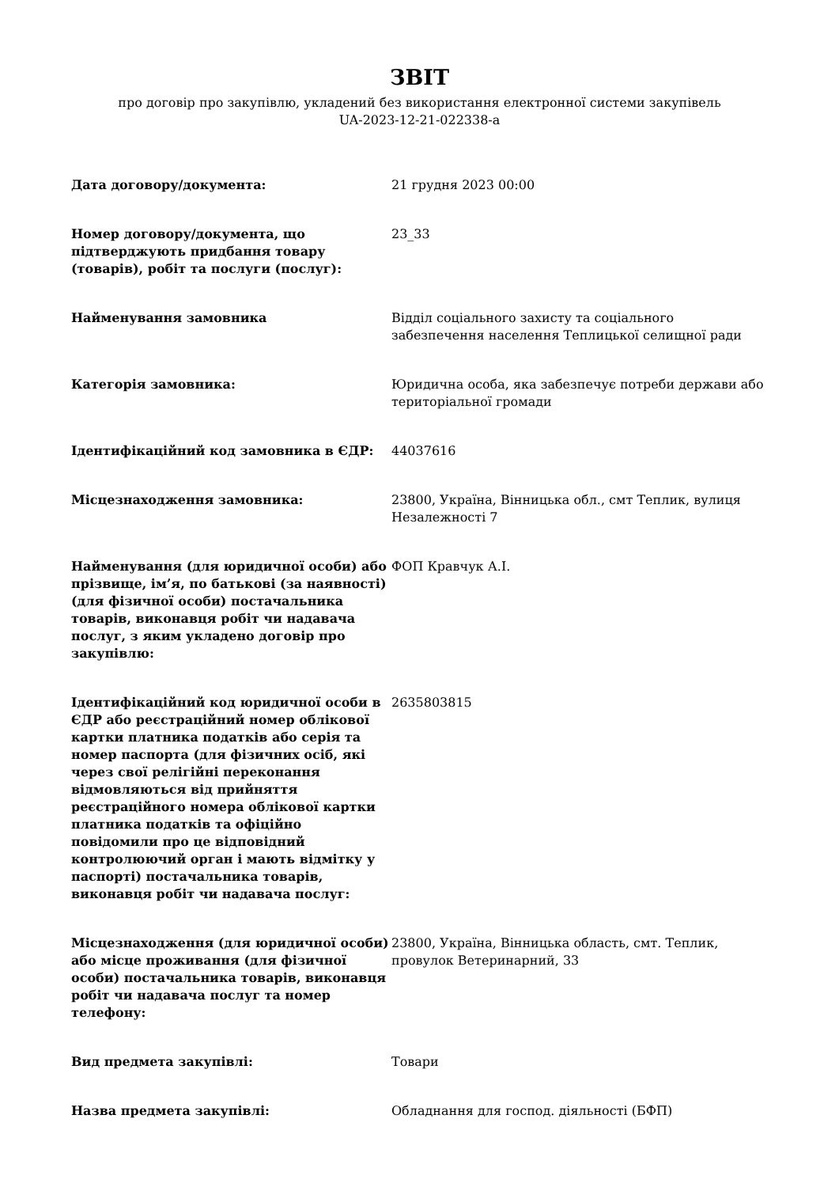ЗВІТ
про договір про закупівлю, укладений без використання електронної системи закупівель
UA-2023-12-21-022338-a
| Дата договору/документа: | 21 грудня 2023 00:00 |
| Номер договору/документа, що підтверджують придбання товару (товарів), робіт та послуги (послуг): | 23_33 |
| Найменування замовника | Відділ соціального захисту та соціального забезпечення населення Теплицької селищної ради |
| Категорія замовника: | Юридична особа, яка забезпечує потреби держави або територіальної громади |
| Ідентифікаційний код замовника в ЄДР: | 44037616 |
| Місцезнаходження замовника: | 23800, Україна, Вінницька обл., смт Теплик, вулиця Незалежності 7 |
| Найменування (для юридичної особи) або прізвище, ім’я, по батькові (за наявності) (для фізичної особи) постачальника товарів, виконавця робіт чи надавача послуг, з яким укладено договір про закупівлю: | ФОП Кравчук А.І. |
| Ідентифікаційний код юридичної особи в ЄДР або реєстраційний номер облікової картки платника податків або серія та номер паспорта (для фізичних осіб, які через свої релігійні переконання відмовляються від прийняття реєстраційного номера облікової картки платника податків та офіційно повідомили про це відповідний контролюючий орган і мають відмітку у паспорті) постачальника товарів, виконавця робіт чи надавача послуг: | 2635803815 |
| Місцезнаходження (для юридичної особи) або місце проживання (для фізичної особи) постачальника товарів, виконавця робіт чи надавача послуг та номер телефону: | 23800, Україна, Вінницька область, смт. Теплик, провулок Ветеринарний, 33 |
| Вид предмета закупівлі: | Товари |
| Назва предмета закупівлі: | Обладнання для господ. діяльності (БФП) |